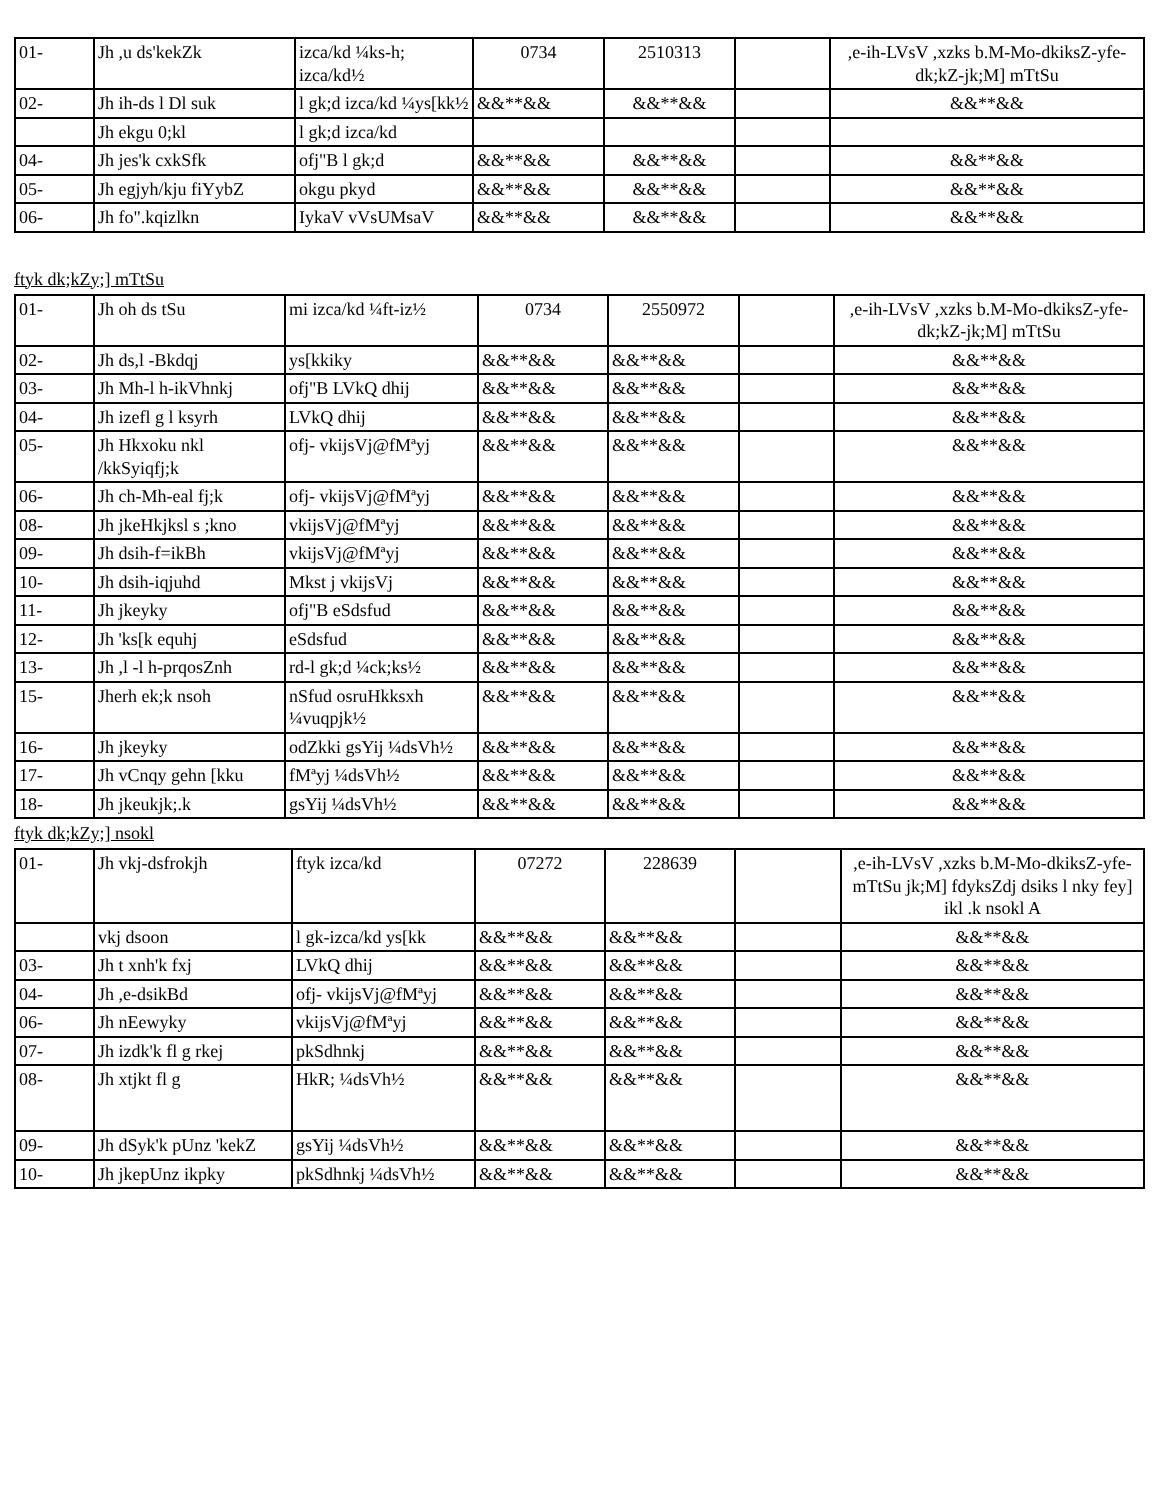| 01- | Jh ,u ds'kekZk | izca/kd ¼ks-h; izca/kd½ | 0734 | 2510313 | | ,e-ih-LVsV ,xzks b.M-Mo-dkiksZ-yfe- dk;kZ-jk;M] mTtSu |
| 02- | Jh ih-ds l Dl suk | l gk;d izca/kd ¼ys[kk½ | &&**&& | &&**&& | | &&**&& |
| | Jh ekgu 0;kl | l gk;d izca/kd | | | | |
| 04- | Jh jes'k cxkSfk | ofj"B l gk;d | &&**&& | &&**&& | | &&**&& |
| 05- | Jh egjyh/kju fiYybZ | okgu pkyd | &&**&& | &&**&& | | &&**&& |
| 06- | Jh fo".kqizlkn | IykaV vVsUMsaV | &&**&& | &&**&& | | &&**&& |
ftyk dk;kZy;] mTtSu
| 01- | Jh oh ds tSu | mi izca/kd ¼ft-iz½ | 0734 | 2550972 | | ,e-ih-LVsV ,xzks b.M-Mo-dkiksZ-yfe- dk;kZ-jk;M] mTtSu |
| 02- | Jh ds,l -Bkdqj | ys[kkiky | &&**&& | &&**&& | | &&**&& |
| 03- | Jh Mh-l h-ikVhnkj | ofj"B LVkQ dhij | &&**&& | &&**&& | | &&**&& |
| 04- | Jh izefl g l ksyrh | LVkQ dhij | &&**&& | &&**&& | | &&**&& |
| 05- | Jh Hkxoku nkl /kkSyiqfj;k | ofj- vkijsVj@fMªyj | &&**&& | &&**&& | | &&**&& |
| 06- | Jh ch-Mh-eal fj;k | ofj- vkijsVj@fMªyj | &&**&& | &&**&& | | &&**&& |
| 08- | Jh jkeHkjksl s ;kno | vkijsVj@fMªyj | &&**&& | &&**&& | | &&**&& |
| 09- | Jh dsih-f=ikBh | vkijsVj@fMªyj | &&**&& | &&**&& | | &&**&& |
| 10- | Jh dsih-iqjuhd | Mkst j vkijsVj | &&**&& | &&**&& | | &&**&& |
| 11- | Jh jkeyky | ofj"B eSdsfud | &&**&& | &&**&& | | &&**&& |
| 12- | Jh 'ks[k equhj | eSdsfud | &&**&& | &&**&& | | &&**&& |
| 13- | Jh ,l -l h-prqosZnh | rd-l gk;d ¼ck;ks½ | &&**&& | &&**&& | | &&**&& |
| 15- | Jherh ek;k nsoh | nSfud osruHkksxh ¼vuqpjk½ | &&**&& | &&**&& | | &&**&& |
| 16- | Jh jkeyky | odZkki gsYij ¼dsVh½ | &&**&& | &&**&& | | &&**&& |
| 17- | Jh vCnqy gehn [kku | fMªyj ¼dsVh½ | &&**&& | &&**&& | | &&**&& |
| 18- | Jh jkeukjk;.k | gsYij ¼dsVh½ | &&**&& | &&**&& | | &&**&& |
ftyk dk;kZy;] nsokl
| 01- | Jh vkj-dsfrokjh | ftyk izca/kd | 07272 | 228639 | | ,e-ih-LVsV ,xzks b.M-Mo-dkiksZ-yfe- mTtSu jk;M] fdyksZdj dsiks l nky fey] ikl .k nsokl A |
| | vkj dsoon | l gk-izca/kd ys[kk | &&**&& | &&**&& | | &&**&& |
| 03- | Jh t xnh'k fxj | LVkQ dhij | &&**&& | &&**&& | | &&**&& |
| 04- | Jh ,e-dsikBd | ofj- vkijsVj@fMªyj | &&**&& | &&**&& | | &&**&& |
| 06- | Jh nEewyky | vkijsVj@fMªyj | &&**&& | &&**&& | | &&**&& |
| 07- | Jh izdk'k fl g rkej | pkSdhnkj | &&**&& | &&**&& | | &&**&& |
| 08- | Jh xtjkt fl g | HkR; ¼dsVh½ | &&**&& | &&**&& | | &&**&& |
| 09- | Jh dSyk'k pUnz 'kekZ | gsYij ¼dsVh½ | &&**&& | &&**&& | | &&**&& |
| 10- | Jh jkepUnz ikpky | pkSdhnkj ¼dsVh½ | &&**&& | &&**&& | | &&**&& |